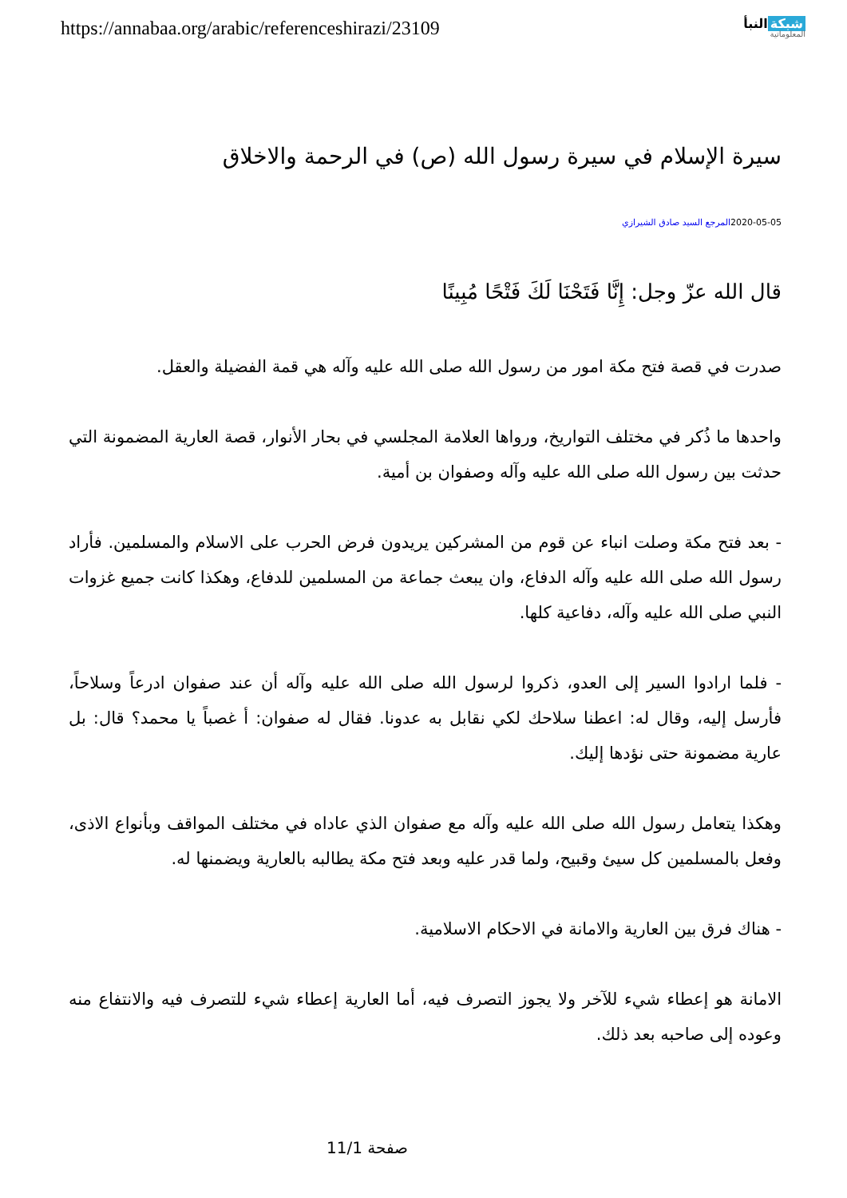https://annabaa.org/arabic/referenceshirazi/23109
شبكة النبأ
المعلوماتية
سيرة الإسلام في سيرة رسول الله (ص) في الرحمة والاخلاق
2020-05-05المرجع السيد صادق الشيرازي
قال الله عزّ وجل: إِنَّا فَتَحْنَا لَكَ فَتْحًا مُبِينًا
صدرت في قصة فتح مكة امور من رسول الله صلى الله عليه وآله هي قمة الفضيلة والعقل.
واحدها ما ذُكر في مختلف التواريخ، ورواها العلامة المجلسي في بحار الأنوار، قصة العارية المضمونة التي حدثت بين رسول الله صلى الله عليه وآله وصفوان بن أمية.
- بعد فتح مكة وصلت انباء عن قوم من المشركين يريدون فرض الحرب على الاسلام والمسلمين. فأراد رسول الله صلى الله عليه وآله الدفاع، وان يبعث جماعة من المسلمين للدفاع، وهكذا كانت جميع غزوات النبي صلى الله عليه وآله، دفاعية كلها.
- فلما ارادوا السير إلى العدو، ذكروا لرسول الله صلى الله عليه وآله أن عند صفوان ادرعاً وسلاحاً، فأرسل إليه، وقال له: اعطنا سلاحك لكي نقابل به عدونا. فقال له صفوان: أ غصباً يا محمد؟ قال: بل عارية مضمونة حتى نؤدها إليك.
وهكذا يتعامل رسول الله صلى الله عليه وآله مع صفوان الذي عاداه في مختلف المواقف وبأنواع الاذى، وفعل بالمسلمين كل سيئ وقبيح، ولما قدر عليه وبعد فتح مكة يطالبه بالعارية ويضمنها له.
- هناك فرق بين العارية والامانة في الاحكام الاسلامية.
الامانة هو إعطاء شيء للآخر ولا يجوز التصرف فيه، أما العارية إعطاء شيء للتصرف فيه والانتفاع منه وعوده إلى صاحبه بعد ذلك.
صفحة 11/1